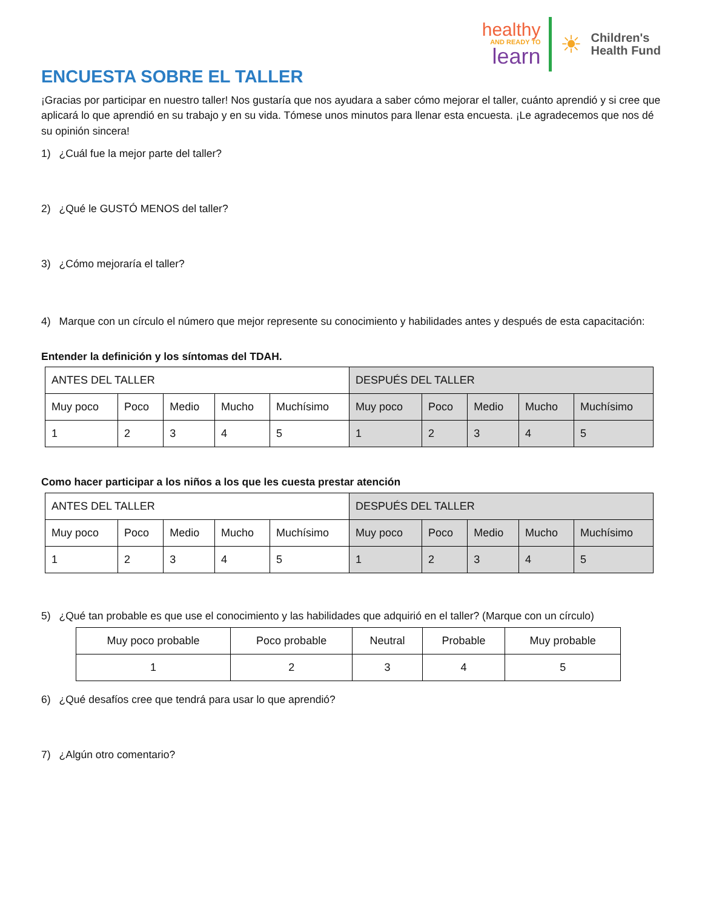healthy
AND READY TO
learn
☀
Children's
Health Fund
ENCUESTA SOBRE EL TALLER
¡Gracias por participar en nuestro taller! Nos gustaría que nos ayudara a saber cómo mejorar el taller, cuánto aprendió y si cree que aplicará lo que aprendió en su trabajo y en su vida. Tómese unos minutos para llenar esta encuesta. ¡Le agradecemos que nos dé su opinión sincera!
1) ¿Cuál fue la mejor parte del taller?
2) ¿Qué le GUSTÓ MENOS del taller?
3) ¿Cómo mejoraría el taller?
4) Marque con un círculo el número que mejor represente su conocimiento y habilidades antes y después de esta capacitación:
Entender la definición y los síntomas del TDAH.
| ANTES DEL TALLER | | | | | DESPUÉS DEL TALLER | | | | |
| Muy poco | Poco | Medio | Mucho | Muchísimo | Muy poco | Poco | Medio | Mucho | Muchísimo |
| 1 | 2 | 3 | 4 | 5 | 1 | 2 | 3 | 4 | 5 |
Como hacer participar a los niños a los que les cuesta prestar atención
| ANTES DEL TALLER | | | | | DESPUÉS DEL TALLER | | | | |
| Muy poco | Poco | Medio | Mucho | Muchísimo | Muy poco | Poco | Medio | Mucho | Muchísimo |
| 1 | 2 | 3 | 4 | 5 | 1 | 2 | 3 | 4 | 5 |
5) ¿Qué tan probable es que use el conocimiento y las habilidades que adquirió en el taller? (Marque con un círculo)
| Muy poco probable | Poco probable | Neutral | Probable | Muy probable |
| 1 | 2 | 3 | 4 | 5 |
6) ¿Qué desafíos cree que tendrá para usar lo que aprendió?
7) ¿Algún otro comentario?